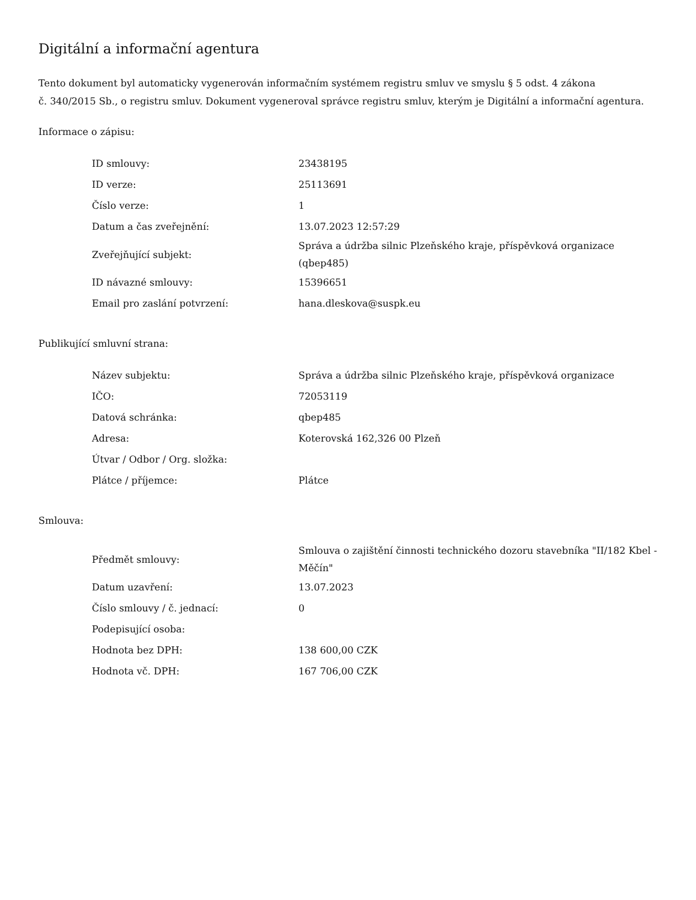Digitální a informační agentura
Tento dokument byl automaticky vygenerován informačním systémem registru smluv ve smyslu § 5 odst. 4 zákona
č. 340/2015 Sb., o registru smluv. Dokument vygeneroval správce registru smluv, kterým je Digitální a informační agentura.
Informace o zápisu:
| ID smlouvy: | 23438195 |
| ID verze: | 25113691 |
| Číslo verze: | 1 |
| Datum a čas zveřejnění: | 13.07.2023 12:57:29 |
| Zveřejňující subjekt: | Správa a údržba silnic Plzeňského kraje, příspěvková organizace (qbep485) |
| ID návazné smlouvy: | 15396651 |
| Email pro zaslání potvrzení: | hana.dleskova@suspk.eu |
Publikující smluvní strana:
| Název subjektu: | Správa a údržba silnic Plzeňského kraje, příspěvková organizace |
| IČO: | 72053119 |
| Datová schránka: | qbep485 |
| Adresa: | Koterovská 162,326 00 Plzeň |
| Útvar / Odbor / Org. složka: | |
| Plátce / příjemce: | Plátce |
Smlouva:
| Předmět smlouvy: | Smlouva o zajištění činnosti technického dozoru stavebníka "II/182 Kbel - Měčín" |
| Datum uzavření: | 13.07.2023 |
| Číslo smlouvy / č. jednací: | 0 |
| Podepisující osoba: | |
| Hodnota bez DPH: | 138 600,00 CZK |
| Hodnota vč. DPH: | 167 706,00 CZK |